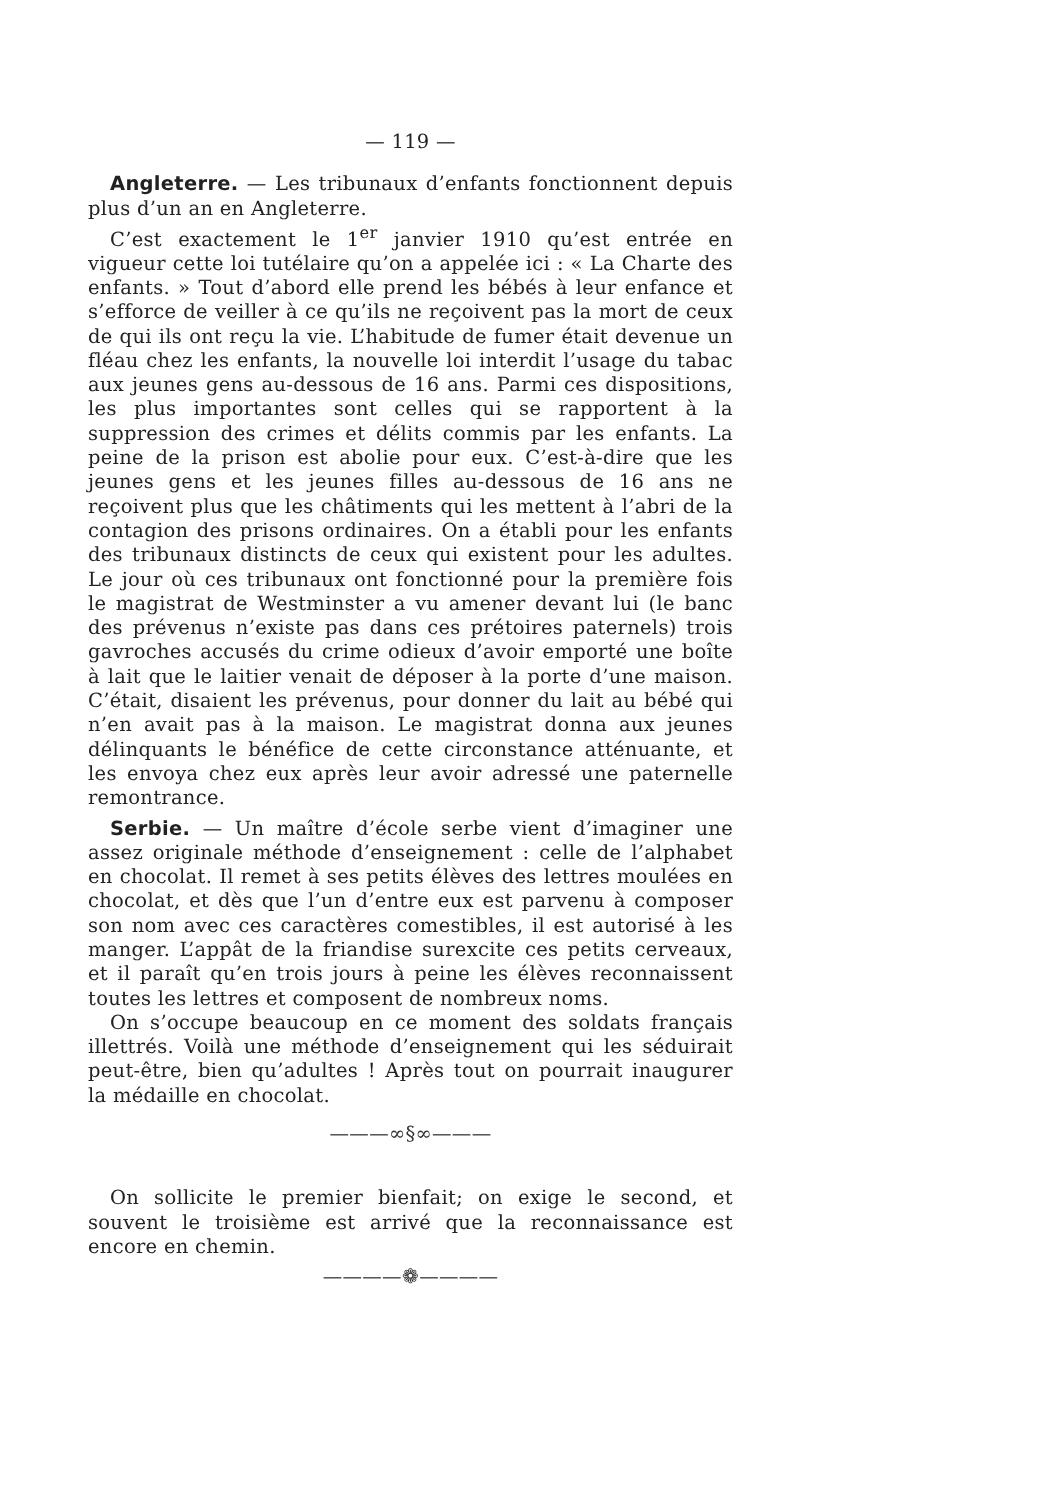— 119 —
Angleterre. — Les tribunaux d’enfants fonctionnent depuis plus d’un an en Angleterre.
C’est exactement le 1<sup>er</sup> janvier 1910 qu’est entrée en vigueur cette loi tutélaire qu’on a appelée ici : « La Charte des enfants. » Tout d’abord elle prend les bébés à leur enfance et s’efforce de veiller à ce qu’ils ne reçoivent pas la mort de ceux de qui ils ont reçu la vie. L’habitude de fumer était devenue un fléau chez les enfants, la nouvelle loi interdit l’usage du tabac aux jeunes gens au-dessous de 16 ans. Parmi ces dispositions, les plus importantes sont celles qui se rapportent à la suppression des crimes et délits commis par les enfants. La peine de la prison est abolie pour eux. C’est-à-dire que les jeunes gens et les jeunes filles au-dessous de 16 ans ne reçoivent plus que les châtiments qui les mettent à l’abri de la contagion des prisons ordinaires. On a établi pour les enfants des tribunaux distincts de ceux qui existent pour les adultes. Le jour où ces tribunaux ont fonctionné pour la première fois le magistrat de Westminster a vu amener devant lui (le banc des prévenus n’existe pas dans ces prétoires paternels) trois gavroches accusés du crime odieux d’avoir emporté une boîte à lait que le laitier venait de déposer à la porte d’une maison. C’était, disaient les prévenus, pour donner du lait au bébé qui n’en avait pas à la maison. Le magistrat donna aux jeunes délinquants le bénéfice de cette circonstance atténuante, et les envoya chez eux après leur avoir adressé une paternelle remontrance.
Serbie. — Un maître d’école serbe vient d’imaginer une assez originale méthode d’enseignement : celle de l’alphabet en chocolat. Il remet à ses petits élèves des lettres moulées en chocolat, et dès que l’un d’entre eux est parvenu à composer son nom avec ces caractères comestibles, il est autorisé à les manger. L’appât de la friandise surexcite ces petits cerveaux, et il paraît qu’en trois jours à peine les élèves reconnaissent toutes les lettres et composent de nombreux noms.
On s’occupe beaucoup en ce moment des soldats français illettrés. Voilà une méthode d’enseignement qui les séduirait peut-être, bien qu’adultes ! Après tout on pourrait inaugurer la médaille en chocolat.
———∞§∞———
On sollicite le premier bienfait; on exige le second, et souvent le troisième est arrivé que la reconnaissance est encore en chemin.
————❁————